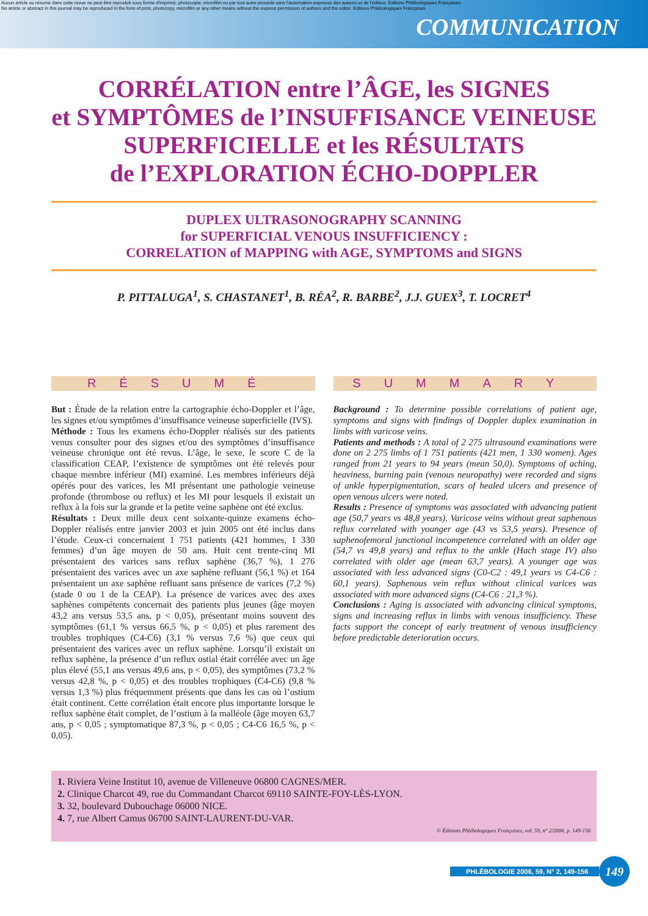Aucun article ou résumé dans cette revue ne peut être reproduit sous forme d'imprimé, photocopie, microfilm ou par tout autre procédé sans l'autorisation expresse des auteurs et de l'éditeur. Editions Phlébologiques Françaises
No article or abstract in this journal may be reproduced in the form of print, photocopy, microfilm or any other means without the express permission of authors and the editor. Editions Phlébologiques Françaises
COMMUNICATION
CORRÉLATION entre l’ÂGE, les SIGNES
et SYMPTÔMES de l’INSUFFISANCE VEINEUSE
SUPERFICIELLE et les RÉSULTATS
de l’EXPLORATION ÉCHO-DOPPLER
DUPLEX ULTRASONOGRAPHY SCANNING
for SUPERFICIAL VENOUS INSUFFICIENCY :
CORRELATION of MAPPING with AGE, SYMPTOMS and SIGNS
P. PITTALUGA<sup>1</sup>, S. CHASTANET<sup>1</sup>, B. RÉA<sup>2</sup>, R. BARBE<sup>2</sup>, J.J. GUEX<sup>3</sup>, T. LOCRET<sup>4</sup>
RÉSUMÉ
But : Étude de la relation entre la cartographie écho-Doppler et l’âge, les signes et/ou symptômes d’insuffisance veineuse superficielle (IVS).
Méthode : Tous les examens écho-Doppler réalisés sur des patients venus consulter pour des signes et/ou des symptômes d’insuffisance veineuse chronique ont été revus. L’âge, le sexe, le score C de la classification CEAP, l’existence de symptômes ont été relevés pour chaque membre inférieur (MI) examiné. Les membres inférieurs déjà opérés pour des varices, les MI présentant une pathologie veineuse profonde (thrombose ou reflux) et les MI pour lesquels il existait un reflux à la fois sur la grande et la petite veine saphène ont été exclus.
Résultats : Deux mille deux cent soixante-quinze examens écho-Doppler réalisés entre janvier 2003 et juin 2005 ont été inclus dans l’étude. Ceux-ci concernaient 1 751 patients (421 hommes, 1 330 femmes) d’un âge moyen de 50 ans. Huit cent trente-cinq MI présentaient des varices sans reflux saphène (36,7 %), 1 276 présentaient des varices avec un axe saphène refluant (56,1 %) et 164 présentaient un axe saphène refluant sans présence de varices (7,2 %) (stade 0 ou 1 de la CEAP). La présence de varices avec des axes saphènes compétents concernait des patients plus jeunes (âge moyen 43,2 ans versus 53,5 ans, p < 0,05), présentant moins souvent des symptômes (61,1 % versus 66,5 %, p < 0,05) et plus rarement des troubles trophiques (C4-C6) (3,1 % versus 7,6 %) que ceux qui présentaient des varices avec un reflux saphène. Lorsqu’il existait un reflux saphène, la présence d’un reflux ostial était corrélée avec un âge plus élevé (55,1 ans versus 49,6 ans, p < 0,05), des symptômes (73,2 % versus 42,8 %, p < 0,05) et des troubles trophiques (C4-C6) (9,8 % versus 1,3 %) plus fréquemment présents que dans les cas où l’ostium était continent. Cette corrélation était encore plus importante lorsque le reflux saphène était complet, de l’ostium à la malléole (âge moyen 63,7 ans, p < 0,05 ; symptomatique 87,3 %, p < 0,05 ; C4-C6 16,5 %, p < 0,05).
SUMMARY
Background : To determine possible correlations of patient age, symptoms and signs with findings of Doppler duplex examination in limbs with varicose veins.
Patients and methods : A total of 2 275 ultrasound examinations were done on 2 275 limbs of 1 751 patients (421 men, 1 330 women). Ages ranged from 21 years to 94 years (mean 50,0). Symptoms of aching, heaviness, burning pain (venous neuropathy) were recorded and signs of ankle hyperpigmentation, scars of healed ulcers and presence of open venous ulcers were noted.
Results : Presence of symptoms was associated with advancing patient age (50,7 years vs 48,8 years). Varicose veins without great saphenous reflux correlated with younger age (43 vs 53,5 years). Presence of saphenofemoral junctional incompetence correlated with an older age (54,7 vs 49,8 years) and reflux to the ankle (Hach stage IV) also correlated with older age (mean 63,7 years). A younger age was associated with less advanced signs (C0-C2 : 49,1 years vs C4-C6 : 60,1 years). Saphenous vein reflux without clinical varices was associated with more advanced signs (C4-C6 : 21,3 %).
Conclusions : Aging is associated with advancing clinical symptoms, signs and increasing reflux in limbs with venous insufficiency. These facts support the concept of early treatment of venous insufficiency before predictable deterioration occurs.
1. Riviera Veine Institut 10, avenue de Villeneuve 06800 CAGNES/MER.
2. Clinique Charcot 49, rue du Commandant Charcot 69110 SAINTE-FOY-LÈS-LYON.
3. 32, boulevard Dubouchage 06000 NICE.
4. 7, rue Albert Camus 06700 SAINT-LAURENT-DU-VAR.
© Éditions Phlébologiques Françaises, vol. 59, n° 2/2006, p. 149-156
PHLÉBOLOGIE 2006, 59, N° 2, 149-156 149